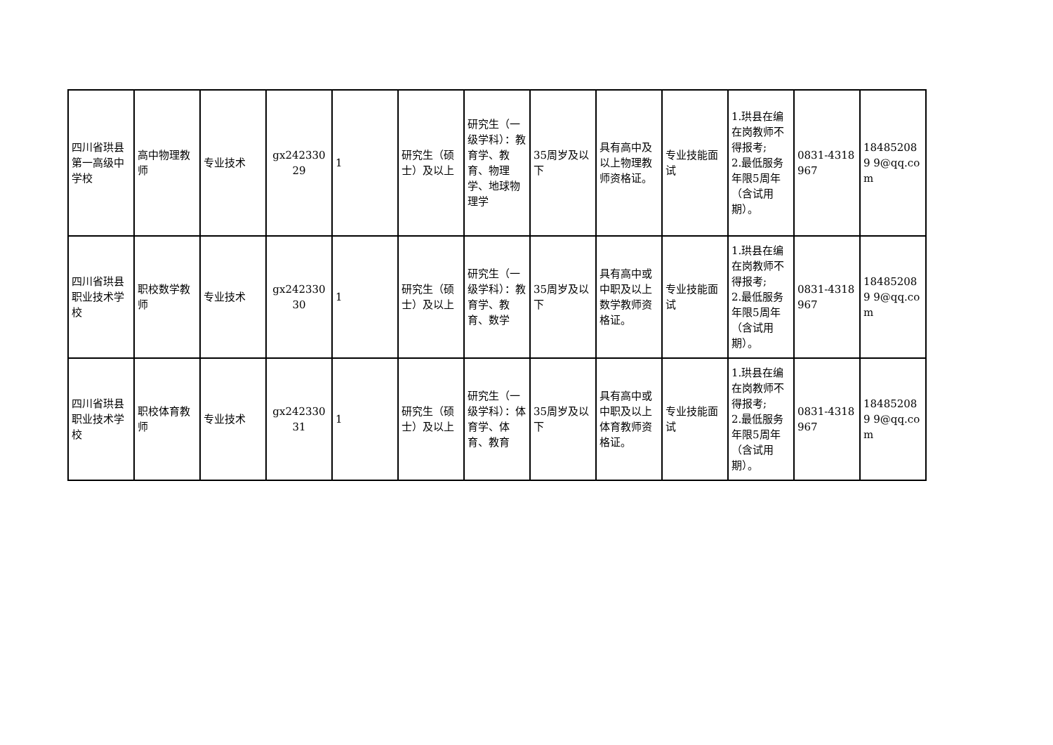| 四川省珙县第一高级中学校 | 高中物理教师 | 专业技术 | gx24233029 | 1 | 研究生（硕士）及以上 | 研究生（一级学科）：教育学、教育、物理学、地球物理学 | 35周岁及以下 | 具有高中及以上物理教师资格证。 | 专业技能面试 | 1.珙县在编在岗教师不得报考; 2.最低服务年限5周年（含试用期）。 | 0831-4318967 | 184852089 9@qq.com |
| 四川省珙县职业技术学校 | 职校数学教师 | 专业技术 | gx24233030 | 1 | 研究生（硕士）及以上 | 研究生（一级学科）：教育学、教育、数学 | 35周岁及以下 | 具有高中或中职及以上数学教师资格证。 | 专业技能面试 | 1.珙县在编在岗教师不得报考; 2.最低服务年限5周年（含试用期）。 | 0831-4318967 | 184852089 9@qq.com |
| 四川省珙县职业技术学校 | 职校体育教师 | 专业技术 | gx24233031 | 1 | 研究生（硕士）及以上 | 研究生（一级学科）：体育学、体育、教育 | 35周岁及以下 | 具有高中或中职及以上体育教师资格证。 | 专业技能面试 | 1.珙县在编在岗教师不得报考; 2.最低服务年限5周年（含试用期）。 | 0831-4318967 | 184852089 9@qq.com |